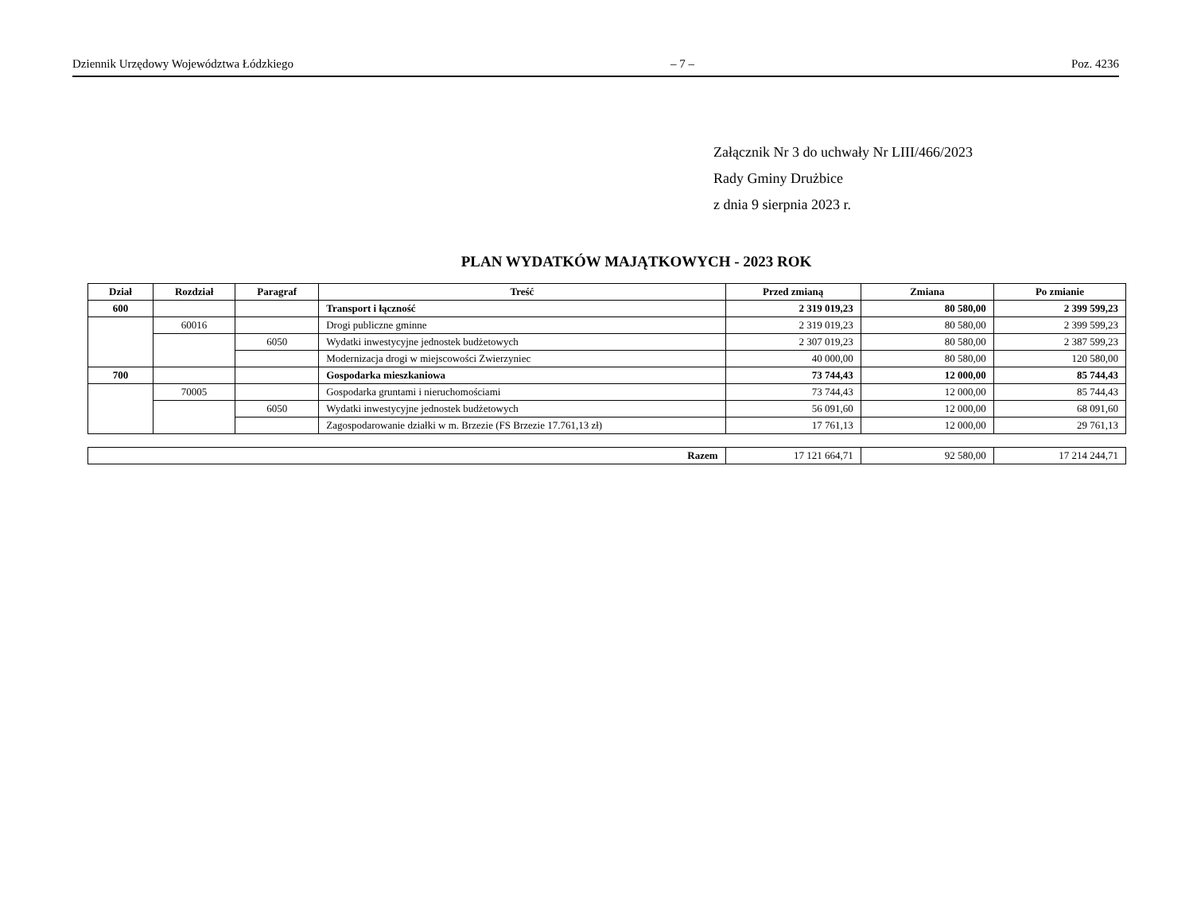Dziennik Urzędowy Województwa Łódzkiego – 7 – Poz. 4236
Załącznik Nr 3 do uchwały Nr LIII/466/2023
Rady Gminy Drużbice
z dnia 9 sierpnia 2023 r.
PLAN WYDATKÓW MAJĄTKOWYCH - 2023 ROK
| Dział | Rozdział | Paragraf | Treść | Przed zmianą | Zmiana | Po zmianie |
| --- | --- | --- | --- | --- | --- | --- |
| 600 | | | Transport i łączność | 2 319 019,23 | 80 580,00 | 2 399 599,23 |
| | 60016 | | Drogi publiczne gminne | 2 319 019,23 | 80 580,00 | 2 399 599,23 |
| | | 6050 | Wydatki inwestycyjne jednostek budżetowych | 2 307 019,23 | 80 580,00 | 2 387 599,23 |
| | | | Modernizacja drogi w miejscowości Zwierzyniec | 40 000,00 | 80 580,00 | 120 580,00 |
| 700 | | | Gospodarka mieszkaniowa | 73 744,43 | 12 000,00 | 85 744,43 |
| | 70005 | | Gospodarka gruntami i nieruchomościami | 73 744,43 | 12 000,00 | 85 744,43 |
| | | 6050 | Wydatki inwestycyjne jednostek budżetowych | 56 091,60 | 12 000,00 | 68 091,60 |
| | | | Zagospodarowanie działki w m. Brzezie (FS Brzezie 17.761,13 zł) | 17 761,13 | 12 000,00 | 29 761,13 |
| Razem | 17 121 664,71 | 92 580,00 | 17 214 244,71 |